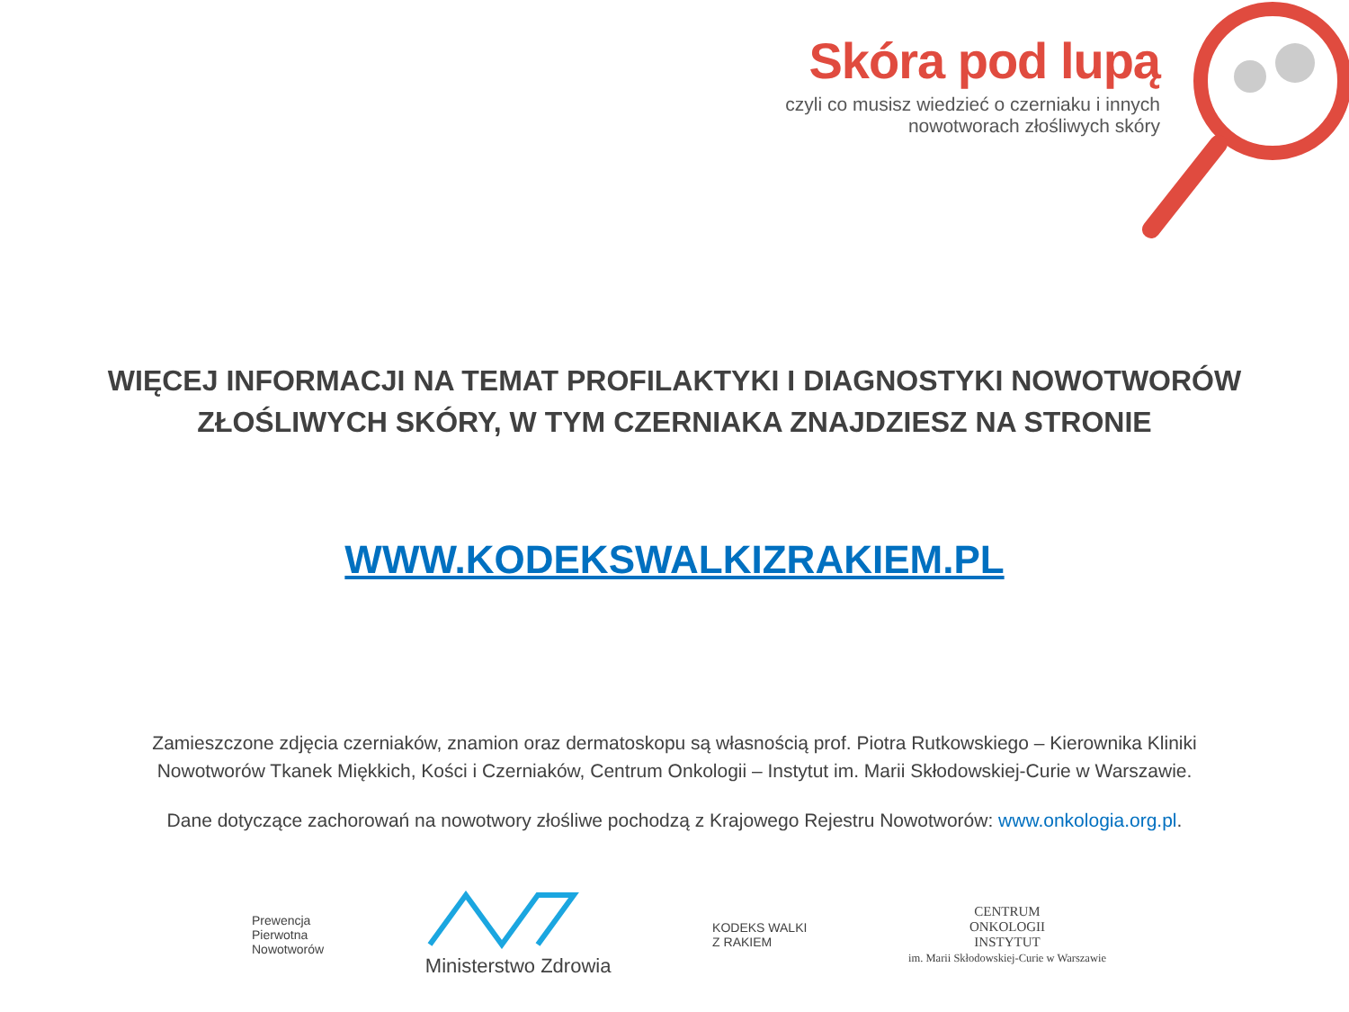Skóra pod lupą
czyli co musisz wiedzieć o czerniaku i innych
nowotworach złośliwych skóry
WIĘCEJ INFORMACJI NA TEMAT PROFILAKTYKI I DIAGNOSTYKI NOWOTWORÓW
ZŁOŚLIWYCH SKÓRY, W TYM CZERNIAKA ZNAJDZIESZ NA STRONIE
WWW.KODEKSWALKIZRAKIEM.PL
Zamieszczone zdjęcia czerniaków, znamion oraz dermatoskopu są własnością prof. Piotra Rutkowskiego – Kierownika Kliniki
Nowotworów Tkanek Miękkich, Kości i Czerniaków, Centrum Onkologii – Instytut im. Marii Skłodowskiej-Curie w Warszawie.
Dane dotyczące zachorowań na nowotwory złośliwe pochodzą z Krajowego Rejestru Nowotworów: www.onkologia.org.pl.
Prewencja
Pierwotna
Nowotworów
Ministerstwo Zdrowia
KODEKS WALKI
Z RAKIEM
CENTRUM
ONKOLOGII
INSTYTUT
im. Marii Skłodowskiej-Curie w Warszawie